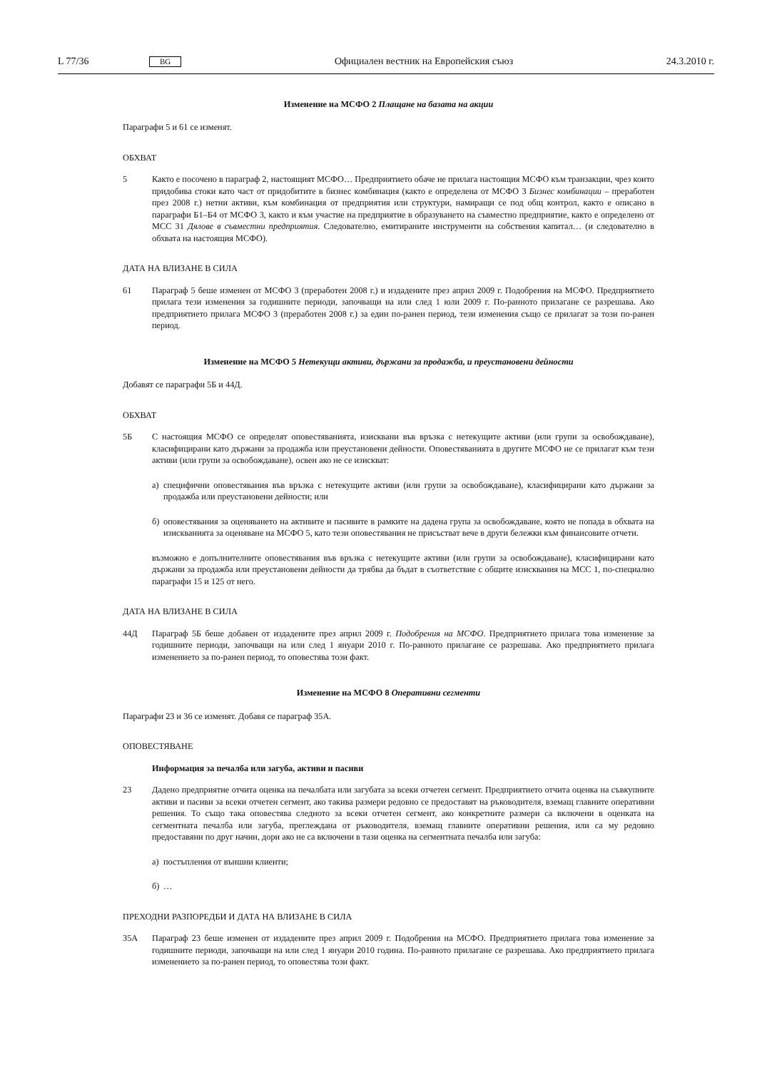L 77/36 BG Официален вестник на Европейския съюз 24.3.2010 г.
Изменение на МСФО 2 Плащане на базата на акции
Параграфи 5 и 61 се изменят.
ОБХВАТ
5 Както е посочено в параграф 2, настоящият МСФО… Предприятието обаче не прилага настоящия МСФО към транзакции, чрез които придобива стоки като част от придобитите в бизнес комбинация (както е определена от МСФО 3 Бизнес комбинации – преработен през 2008 г.) нетни активи, към комбинация от предприятия или структури, намиращи се под общ контрол, както е описано в параграфи Б1–Б4 от МСФО 3, както и към участие на предприятие в образуването на съвместно предприятие, както е определено от МСС 31 Дялове в съвместни предприятия. Следователно, емитираните инструменти на собствения капитал… (и следователно в обхвата на настоящия МСФО).
ДАТА НА ВЛИЗАНЕ В СИЛА
61 Параграф 5 беше изменен от МСФО 3 (преработен 2008 г.) и издадените през април 2009 г. Подобрения на МСФО. Предприятието прилага тези изменения за годишните периоди, започващи на или след 1 юли 2009 г. По-ранното прилагане се разрешава. Ако предприятието прилага МСФО 3 (преработен 2008 г.) за един по-ранен период, тези изменения също се прилагат за този по-ранен период.
Изменение на МСФО 5 Нетекущи активи, държани за продажба, и преустановени дейности
Добавят се параграфи 5Б и 44Д.
ОБХВАТ
5Б С настоящия МСФО се определят оповестяванията, изисквани във връзка с нетекущите активи (или групи за освобождаване), класифицирани като държани за продажба или преустановени дейности. Оповестяванията в другите МСФО не се прилагат към тези активи (или групи за освобождаване), освен ако не се изискват:
а) специфични оповестявания във връзка с нетекущите активи (или групи за освобождаване), класифицирани като държани за продажба или преустановени дейности; или
б) оповестявания за оценяването на активите и пасивите в рамките на дадена група за освобождаване, която не попада в обхвата на изискванията за оценяване на МСФО 5, като тези оповестявания не присъстват вече в други бележки към финансовите отчети.
възможно е допълнителните оповестявания във връзка с нетекущите активи (или групи за освобождаване), класифицирани като държани за продажба или преустановени дейности да трябва да бъдат в съответствие с общите изисквания на МСС 1, по-специално параграфи 15 и 125 от него.
ДАТА НА ВЛИЗАНЕ В СИЛА
44Д Параграф 5Б беше добавен от издадените през април 2009 г. Подобрения на МСФО. Предприятието прилага това изменение за годишните периоди, започващи на или след 1 януари 2010 г. По-ранното прилагане се разрешава. Ако предприятието прилага изменението за по-ранен период, то оповестява този факт.
Изменение на МСФО 8 Оперативни сегменти
Параграфи 23 и 36 се изменят. Добавя се параграф 35А.
ОПОВЕСТЯВАНЕ
Информация за печалба или загуба, активи и пасиви
23 Дадено предприятие отчита оценка на печалбата или загубата за всеки отчетен сегмент. Предприятието отчита оценка на съвкупните активи и пасиви за всеки отчетен сегмент, ако такива размери редовно се предоставят на ръководителя, вземащ главните оперативни решения. То също така оповестява следното за всеки отчетен сегмент, ако конкретните размери са включени в оценката на сегментната печалба или загуба, преглеждана от ръководителя, вземащ главните оперативни решения, или са му редовно предоставяни по друг начин, дори ако не са включени в тази оценка на сегментната печалба или загуба:
а) постъпления от външни клиенти;
б) …
ПРЕХОДНИ РАЗПОРЕДБИ И ДАТА НА ВЛИЗАНЕ В СИЛА
35А Параграф 23 беше изменен от издадените през април 2009 г. Подобрения на МСФО. Предприятието прилага това изменение за годишните периоди, започващи на или след 1 януари 2010 година. По-ранното прилагане се разрешава. Ако предприятието прилага изменението за по-ранен период, то оповестява този факт.